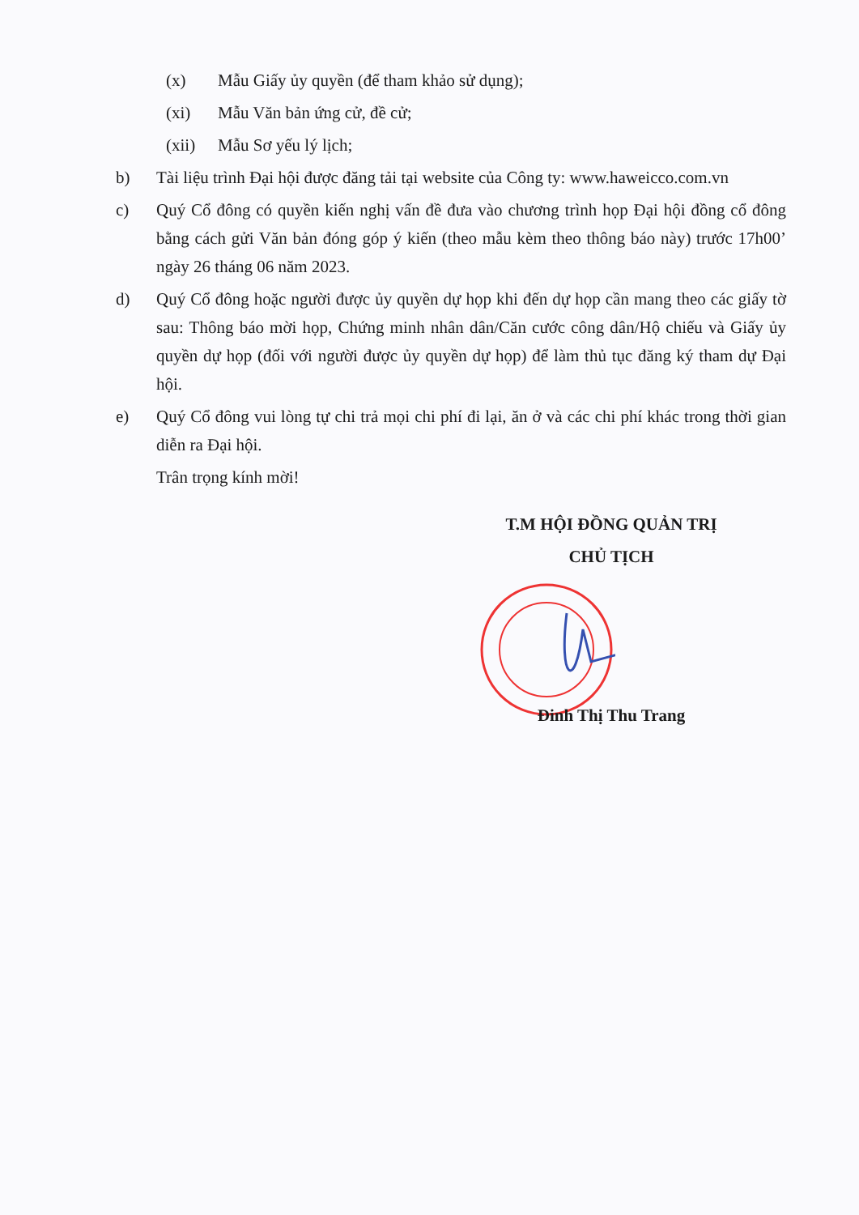(x) Mẫu Giấy ủy quyền (để tham khảo sử dụng);
(xi) Mẫu Văn bản ứng cử, đề cử;
(xii) Mẫu Sơ yếu lý lịch;
b) Tài liệu trình Đại hội được đăng tải tại website của Công ty: www.haweicco.com.vn
c) Quý Cổ đông có quyền kiến nghị vấn đề đưa vào chương trình họp Đại hội đồng cổ đông bằng cách gửi Văn bản đóng góp ý kiến (theo mẫu kèm theo thông báo này) trước 17h00’ ngày 26 tháng 06 năm 2023.
d) Quý Cổ đông hoặc người được ủy quyền dự họp khi đến dự họp cần mang theo các giấy tờ sau: Thông báo mời họp, Chứng minh nhân dân/Căn cước công dân/Hộ chiếu và Giấy ủy quyền dự họp (đối với người được ủy quyền dự họp) để làm thủ tục đăng ký tham dự Đại hội.
e) Quý Cổ đông vui lòng tự chi trả mọi chi phí đi lại, ăn ở và các chi phí khác trong thời gian diễn ra Đại hội.
Trân trọng kính mời!
T.M HỘI ĐỒNG QUẢN TRỊ
CHỦ TỊCH
Đinh Thị Thu Trang